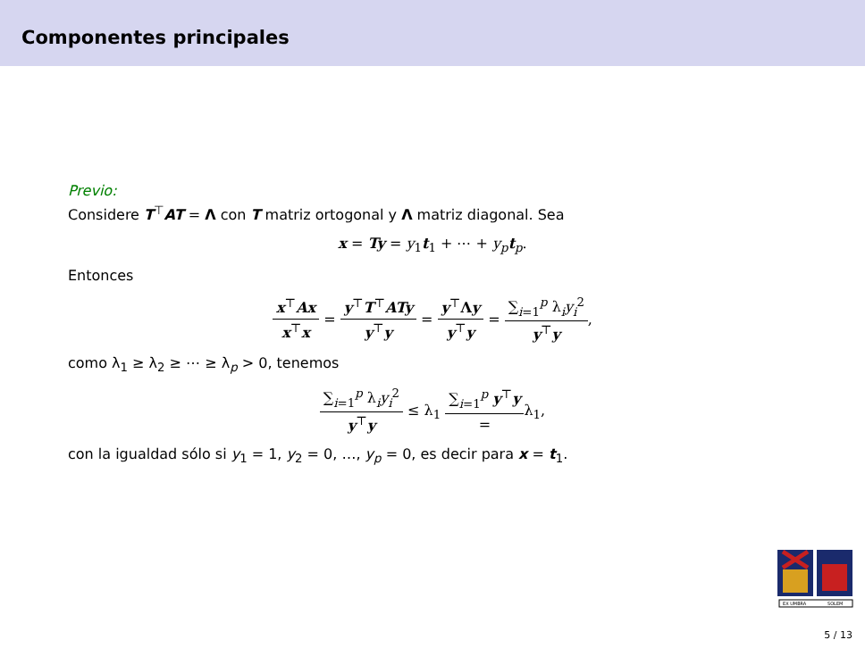Componentes principales
Previo:
Considere T<sup>⊤</sup>AT = Λ con T matriz ortogonal y Λ matriz diagonal. Sea
x = Ty = y<sub>1</sub>t<sub>1</sub> + ⋯ + y<sub>p</sub> t<sub>p</sub>.
Entonces
x<sup>⊤</sup>Ax x<sup>⊤</sup>x = y<sup>⊤</sup>T<sup>⊤</sup>ATy y<sup>⊤</sup>y = y<sup>⊤</sup>Λy y<sup>⊤</sup>y = ∑<sub>i=1</sub><sup>p</sup> λ<sub>i</sub>y<sub>i</sub><sup>2</sup> y<sup>⊤</sup>y,
como λ<sub>1</sub> ≥ λ<sub>2</sub> ≥ ⋯ ≥ λ<sub>p</sub> > 0, tenemos
∑<sub>i=1</sub><sup>p</sup> λ<sub>i</sub>y<sub>i</sub><sup>2</sup> y<sup>⊤</sup>y ≤ λ<sub>1</sub> ∑<sub>i=1</sub><sup>p</sup> y<sup>⊤</sup>y =λ<sub>1</sub>,
con la igualdad sólo si y<sub>1</sub> = 1, y<sub>2</sub> = 0, …, y<sub>p</sub> = 0, es decir para x = t<sub>1</sub>.
EX UMBRA
SOLEM
5 / 13